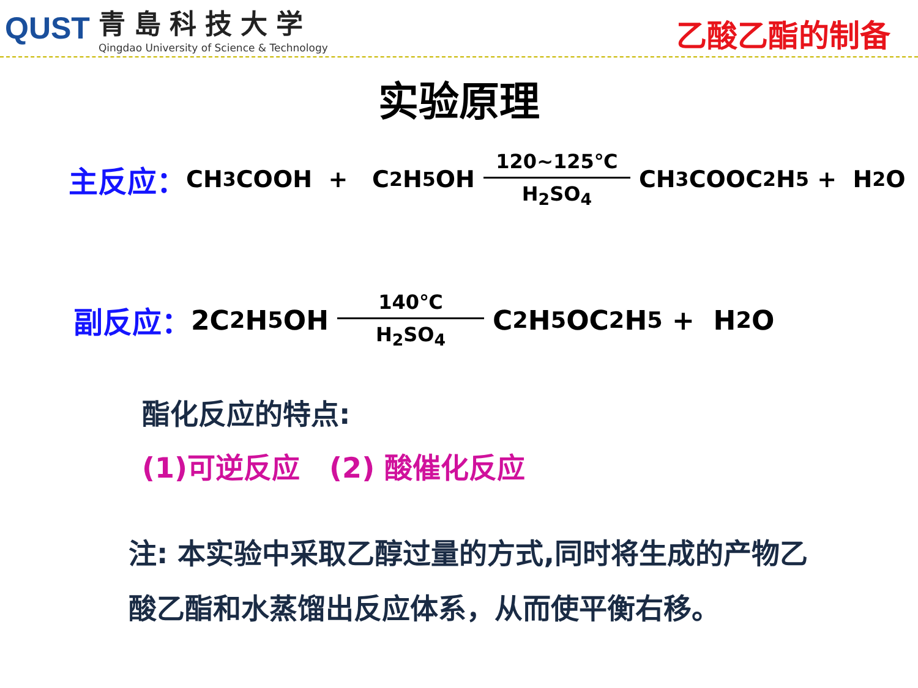QUST
青島科技大学
Qingdao University of Science & Technology
乙酸乙酯的制备
实验原理
主反应： CH<sub>3</sub>COOH + C<sub>2</sub>H<sub>5</sub>OH 120~125℃ H<sub>2</sub>SO<sub>4</sub> CH<sub>3</sub>COOC<sub>2</sub>H<sub>5</sub> + H<sub>2</sub>O
副反应： 2C<sub>2</sub>H<sub>5</sub>OH 140℃ H<sub>2</sub>SO<sub>4</sub> C<sub>2</sub>H<sub>5</sub>OC<sub>2</sub>H<sub>5</sub> + H<sub>2</sub>O
酯化反应的特点:
(1)可逆反应 (2) 酸催化反应
注: 本实验中采取乙醇过量的方式,同时将生成的产物乙酸乙酯和水蒸馏出反应体系，从而使平衡右移。